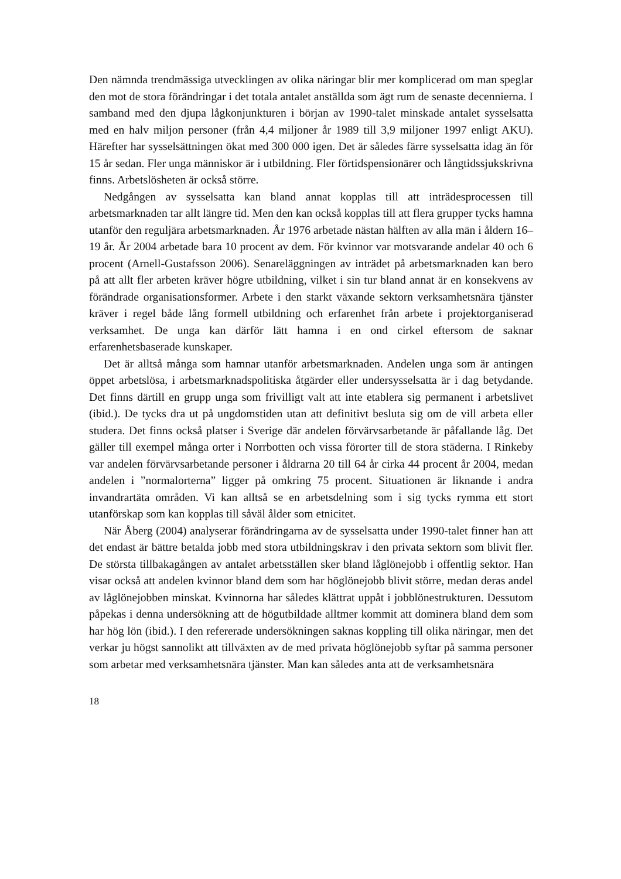Den nämnda trendmässiga utvecklingen av olika näringar blir mer komplicerad om man speglar den mot de stora förändringar i det totala antalet anställda som ägt rum de senaste decennierna. I samband med den djupa lågkonjunkturen i början av 1990-talet minskade antalet sysselsatta med en halv miljon personer (från 4,4 miljoner år 1989 till 3,9 miljoner 1997 enligt AKU). Härefter har sysselsättningen ökat med 300 000 igen. Det är således färre sysselsatta idag än för 15 år sedan. Fler unga människor är i utbildning. Fler förtidspensionärer och långtidssjukskrivna finns. Arbetslösheten är också större.
Nedgången av sysselsatta kan bland annat kopplas till att inträdesprocessen till arbetsmarknaden tar allt längre tid. Men den kan också kopplas till att flera grupper tycks hamna utanför den reguljära arbetsmarknaden. År 1976 arbetade nästan hälften av alla män i åldern 16–19 år. År 2004 arbetade bara 10 procent av dem. För kvinnor var motsvarande andelar 40 och 6 procent (Arnell-Gustafsson 2006). Senareläggningen av inträdet på arbetsmarknaden kan bero på att allt fler arbeten kräver högre utbildning, vilket i sin tur bland annat är en konsekvens av förändrade organisationsformer. Arbete i den starkt växande sektorn verksamhetsnära tjänster kräver i regel både lång formell utbildning och erfarenhet från arbete i projektorganiserad verksamhet. De unga kan därför lätt hamna i en ond cirkel eftersom de saknar erfarenhetsbaserade kunskaper.
Det är alltså många som hamnar utanför arbetsmarknaden. Andelen unga som är antingen öppet arbetslösa, i arbetsmarknadspolitiska åtgärder eller undersysselsatta är i dag betydande. Det finns därtill en grupp unga som frivilligt valt att inte etablera sig permanent i arbetslivet (ibid.). De tycks dra ut på ungdomstiden utan att definitivt besluta sig om de vill arbeta eller studera. Det finns också platser i Sverige där andelen förvärvsarbetande är påfallande låg. Det gäller till exempel många orter i Norrbotten och vissa förorter till de stora städerna. I Rinkeby var andelen förvärvsarbetande personer i åldrarna 20 till 64 år cirka 44 procent år 2004, medan andelen i ”normalorterna” ligger på omkring 75 procent. Situationen är liknande i andra invandrartäta områden. Vi kan alltså se en arbetsdelning som i sig tycks rymma ett stort utanförskap som kan kopplas till såväl ålder som etnicitet.
När Åberg (2004) analyserar förändringarna av de sysselsatta under 1990-talet finner han att det endast är bättre betalda jobb med stora utbildningskrav i den privata sektorn som blivit fler. De största tillbakagången av antalet arbetsställen sker bland låglönejobb i offentlig sektor. Han visar också att andelen kvinnor bland dem som har höglönejobb blivit större, medan deras andel av låglönejobben minskat. Kvinnorna har således klättrat uppåt i jobblönestrukturen. Dessutom påpekas i denna undersökning att de högutbildade alltmer kommit att dominera bland dem som har hög lön (ibid.). I den refererade undersökningen saknas koppling till olika näringar, men det verkar ju högst sannolikt att tillväxten av de med privata höglönejobb syftar på samma personer som arbetar med verksamhetsnära tjänster. Man kan således anta att de verksamhetsnära
18